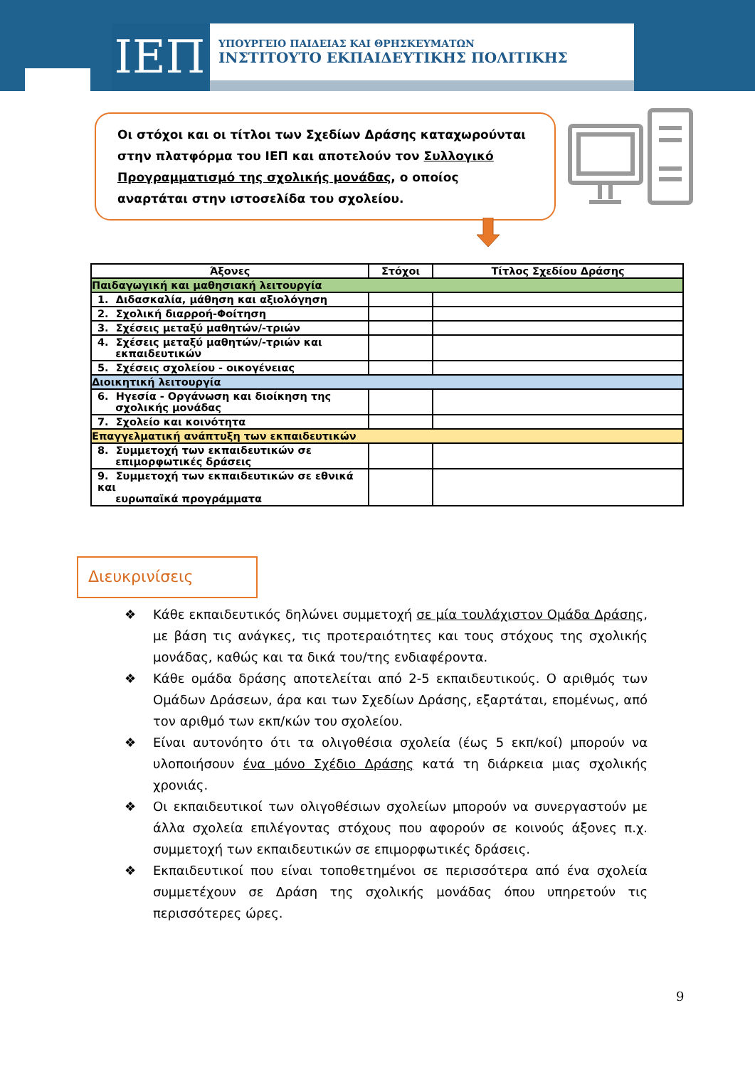ΙΕΠ
ΥΠΟΥΡΓΕΙΟ ΠΑΙΔΕΙΑΣ ΚΑΙ ΘΡΗΣΚΕΥΜΑΤΩΝ
ΙΝΣΤΙΤΟΥΤΟ ΕΚΠΑΙΔΕΥΤΙΚΗΣ ΠΟΛΙΤΙΚΗΣ
Οι στόχοι και οι τίτλοι των Σχεδίων Δράσης καταχωρούνται στην πλατφόρμα του ΙΕΠ και αποτελούν τον Συλλογικό Προγραμματισμό της σχολικής μονάδας, ο οποίος αναρτάται στην ιστοσελίδα του σχολείου.
| Άξονες | Στόχοι | Τίτλος Σχεδίου Δράσης |
| --- | --- | --- |
| Παιδαγωγική και μαθησιακή λειτουργία | | |
| 1. Διδασκαλία, μάθηση και αξιολόγηση | | |
| 2. Σχολική διαρροή-Φοίτηση | | |
| 3. Σχέσεις μεταξύ μαθητών/-τριών | | |
| 4. Σχέσεις μεταξύ μαθητών/-τριών και εκπαιδευτικών | | |
| 5. Σχέσεις σχολείου - οικογένειας | | |
| Διοικητική λειτουργία | | |
| 6. Ηγεσία - Οργάνωση και διοίκηση της σχολικής μονάδας | | |
| 7. Σχολείο και κοινότητα | | |
| Επαγγελματική ανάπτυξη των εκπαιδευτικών | | |
| 8. Συμμετοχή των εκπαιδευτικών σε επιμορφωτικές δράσεις | | |
| 9. Συμμετοχή των εκπαιδευτικών σε εθνικά και ευρωπαϊκά προγράμματα | | |
Διευκρινίσεις
❖ Κάθε εκπαιδευτικός δηλώνει συμμετοχή σε μία τουλάχιστον Ομάδα Δράσης, με βάση τις ανάγκες, τις προτεραιότητες και τους στόχους της σχολικής μονάδας, καθώς και τα δικά του/της ενδιαφέροντα.
❖ Κάθε ομάδα δράσης αποτελείται από 2-5 εκπαιδευτικούς. Ο αριθμός των Ομάδων Δράσεων, άρα και των Σχεδίων Δράσης, εξαρτάται, επομένως, από τον αριθμό των εκπ/κών του σχολείου.
❖ Είναι αυτονόητο ότι τα ολιγοθέσια σχολεία (έως 5 εκπ/κοί) μπορούν να υλοποιήσουν ένα μόνο Σχέδιο Δράσης κατά τη διάρκεια μιας σχολικής χρονιάς.
❖ Οι εκπαιδευτικοί των ολιγοθέσιων σχολείων μπορούν να συνεργαστούν με άλλα σχολεία επιλέγοντας στόχους που αφορούν σε κοινούς άξονες π.χ. συμμετοχή των εκπαιδευτικών σε επιμορφωτικές δράσεις.
❖ Εκπαιδευτικοί που είναι τοποθετημένοι σε περισσότερα από ένα σχολεία συμμετέχουν σε Δράση της σχολικής μονάδας όπου υπηρετούν τις περισσότερες ώρες.
9